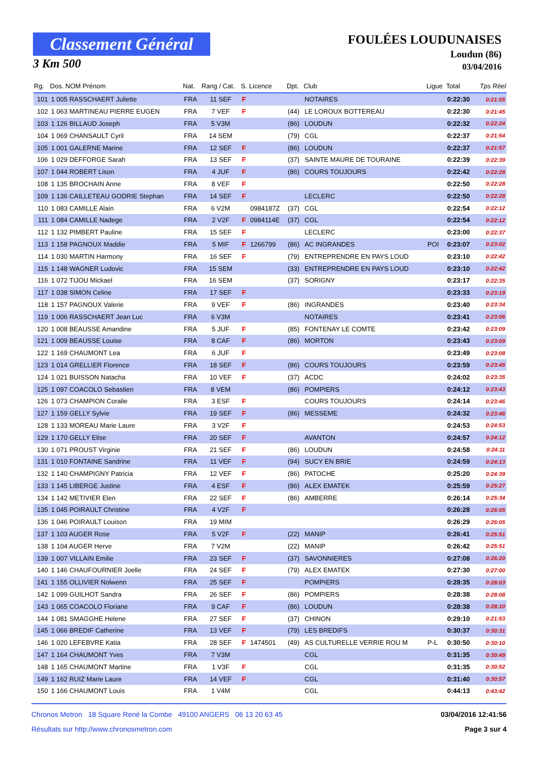Classement Général
3 Km 500
FOULÉES LOUDUNAISES
Loudun (86)
03/04/2016
| Rg. | Dos. NOM Prénom | Nat. | Rang / Cat. | S. | Licence | Dpt. | Club | Ligue | Total | Tps Réel |
| --- | --- | --- | --- | --- | --- | --- | --- | --- | --- | --- |
| 101 | 1 005 RASSCHAERT Juliette | FRA | 11 SEF | F | | | NOTAIRES | | 0:22:30 | 0:21:55 |
| 102 | 1 063 MARTINEAU PIERRE EUGEN | FRA | 7 VEF | F | | (44) | LE LOROUX BOTTEREAU | | 0:22:30 | 0:21:45 |
| 103 | 1 126 BILLAUD Joseph | FRA | 5 V3M | | | (86) | LOUDUN | | 0:22:32 | 0:22:24 |
| 104 | 1 069 CHANSAULT Cyril | FRA | 14 SEM | | | (79) | CGL | | 0:22:37 | 0:21:54 |
| 105 | 1 001 GALERNE Marine | FRA | 12 SEF | F | | (86) | LOUDUN | | 0:22:37 | 0:21:57 |
| 106 | 1 029 DEFFORGE Sarah | FRA | 13 SEF | F | | (37) | SAINTE MAURE DE TOURAINE | | 0:22:39 | 0:22:39 |
| 107 | 1 044 ROBERT Lison | FRA | 4 JUF | F | | (86) | COURS TOUJOURS | | 0:22:42 | 0:22:28 |
| 108 | 1 135 BROCHAIN Anne | FRA | 8 VEF | F | | | | | 0:22:50 | 0:22:28 |
| 109 | 1 136 CAILLETEAU GODRIE Stephan | FRA | 14 SEF | F | | | LECLERC | | 0:22:50 | 0:22:28 |
| 110 | 1 083 CAMILLE Alain | FRA | 6 V2M | | 0984187Z | (37) | CGL | | 0:22:54 | 0:22:12 |
| 111 | 1 084 CAMILLE Nadege | FRA | 2 V2F | F | 0984114E | (37) | CGL | | 0:22:54 | 0:22:12 |
| 112 | 1 132 PIMBERT Pauline | FRA | 15 SEF | F | | | LECLERC | | 0:23:00 | 0:22:37 |
| 113 | 1 158 PAGNOUX Maddie | FRA | 5 MIF | F | 1266799 | (86) | AC INGRANDES | POI | 0:23:07 | 0:23:02 |
| 114 | 1 030 MARTIN Harmony | FRA | 16 SEF | F | | (79) | ENTREPRENDRE EN PAYS LOUD | | 0:23:10 | 0:22:42 |
| 115 | 1 148 WAGNER Ludovic | FRA | 15 SEM | | | (33) | ENTREPRENDRE EN PAYS LOUD | | 0:23:10 | 0:22:42 |
| 116 | 1 072 TIJOU Mickael | FRA | 16 SEM | | | (37) | SORIGNY | | 0:23:17 | 0:22:35 |
| 117 | 1 038 SIMON Celine | FRA | 17 SEF | F | | | | | 0:23:33 | 0:23:19 |
| 118 | 1 157 PAGNOUX Valerie | FRA | 9 VEF | F | | (86) | INGRANDES | | 0:23:40 | 0:23:34 |
| 119 | 1 006 RASSCHAERT Jean Luc | FRA | 6 V3M | | | | NOTAIRES | | 0:23:41 | 0:23:06 |
| 120 | 1 008 BEAUSSE Amandine | FRA | 5 JUF | F | | (85) | FONTENAY LE COMTE | | 0:23:42 | 0:23:09 |
| 121 | 1 009 BEAUSSE Louise | FRA | 8 CAF | F | | (86) | MORTON | | 0:23:43 | 0:23:09 |
| 122 | 1 169 CHAUMONT Lea | FRA | 6 JUF | F | | | | | 0:23:49 | 0:23:08 |
| 123 | 1 014 GRELLIER Florence | FRA | 18 SEF | F | | (86) | COURS TOUJOURS | | 0:23:59 | 0:23:45 |
| 124 | 1 021 BUISSON Natacha | FRA | 10 VEF | F | | (37) | ACDC | | 0:24:02 | 0:23:35 |
| 125 | 1 097 COACOLO Sebastien | FRA | 8 VEM | | | (86) | POMPIERS | | 0:24:12 | 0:23:43 |
| 126 | 1 073 CHAMPION Coralie | FRA | 3 ESF | F | | | COURS TOUJOURS | | 0:24:14 | 0:23:46 |
| 127 | 1 159 GELLY Sylvie | FRA | 19 SEF | F | | (86) | MESSEME | | 0:24:32 | 0:23:46 |
| 128 | 1 133 MOREAU Marie Laure | FRA | 3 V2F | F | | | | | 0:24:53 | 0:24:53 |
| 129 | 1 170 GELLY Elise | FRA | 20 SEF | F | | | AVANTON | | 0:24:57 | 0:24:12 |
| 130 | 1 071 PROUST Virginie | FRA | 21 SEF | F | | (86) | LOUDUN | | 0:24:58 | 0:24:11 |
| 131 | 1 010 FONTAINE Sandrine | FRA | 11 VEF | F | | (94) | SUCY EN BRIE | | 0:24:59 | 0:24:13 |
| 132 | 1 140 CHAMPIGNY Patricia | FRA | 12 VEF | F | | (86) | PATOCHE | | 0:25:20 | 0:24:39 |
| 133 | 1 145 LIBERGE Justine | FRA | 4 ESF | F | | (86) | ALEX EMATEK | | 0:25:59 | 0:25:27 |
| 134 | 1 142 METIVIER Elen | FRA | 22 SEF | F | | (86) | AMBERRE | | 0:26:14 | 0:25:34 |
| 135 | 1 045 POIRAULT Christine | FRA | 4 V2F | F | | | | | 0:26:28 | 0:26:05 |
| 136 | 1 046 POIRAULT Louison | FRA | 19 MIM | | | | | | 0:26:29 | 0:26:05 |
| 137 | 1 103 AUGER Rose | FRA | 5 V2F | F | | (22) | MANIP | | 0:26:41 | 0:25:51 |
| 138 | 1 104 AUGER Herve | FRA | 7 V2M | | | (22) | MANIP | | 0:26:42 | 0:25:51 |
| 139 | 1 007 VILLAIN Emilie | FRA | 23 SEF | F | | (37) | SAVONNIERES | | 0:27:08 | 0:26:20 |
| 140 | 1 146 CHAUFOURNIER Joelle | FRA | 24 SEF | F | | (79) | ALEX EMATEK | | 0:27:30 | 0:27:00 |
| 141 | 1 155 OLLIVIER Nolwenn | FRA | 25 SEF | F | | | POMPIERS | | 0:28:35 | 0:28:03 |
| 142 | 1 099 GUILHOT Sandra | FRA | 26 SEF | F | | (86) | POMPIERS | | 0:28:38 | 0:28:08 |
| 143 | 1 065 COACOLO Floriane | FRA | 9 CAF | F | | (86) | LOUDUN | | 0:28:38 | 0:28:10 |
| 144 | 1 081 SMAGGHE Helene | FRA | 27 SEF | F | | (37) | CHINON | | 0:29:10 | 0:21:53 |
| 145 | 1 066 BREDIF Catherine | FRA | 13 VEF | F | | (79) | LES BREDIFS | | 0:30:37 | 0:30:31 |
| 146 | 1 020 LEFEBVRE Katia | FRA | 28 SEF | F | 1474501 | (49) | AS CULTURELLE VERRIE ROU M | P-L | 0:30:50 | 0:30:10 |
| 147 | 1 164 CHAUMONT Yves | FRA | 7 V3M | | | | CGL | | 0:31:35 | 0:30:49 |
| 148 | 1 165 CHAUMONT Martine | FRA | 1 V3F | F | | | CGL | | 0:31:35 | 0:30:52 |
| 149 | 1 162 RUIZ Marie Laure | FRA | 14 VEF | F | | | CGL | | 0:31:40 | 0:30:57 |
| 150 | 1 166 CHAUMONT Louis | FRA | 1 V4M | | | | CGL | | 0:44:13 | 0:43:42 |
Chronos Metron 18 Square René la Combe 49100 ANGERS 06 13 20 63 45
Résultats sur http://www.chronosmetron.com
03/04/2016 12:41:56
Page 3 sur 4